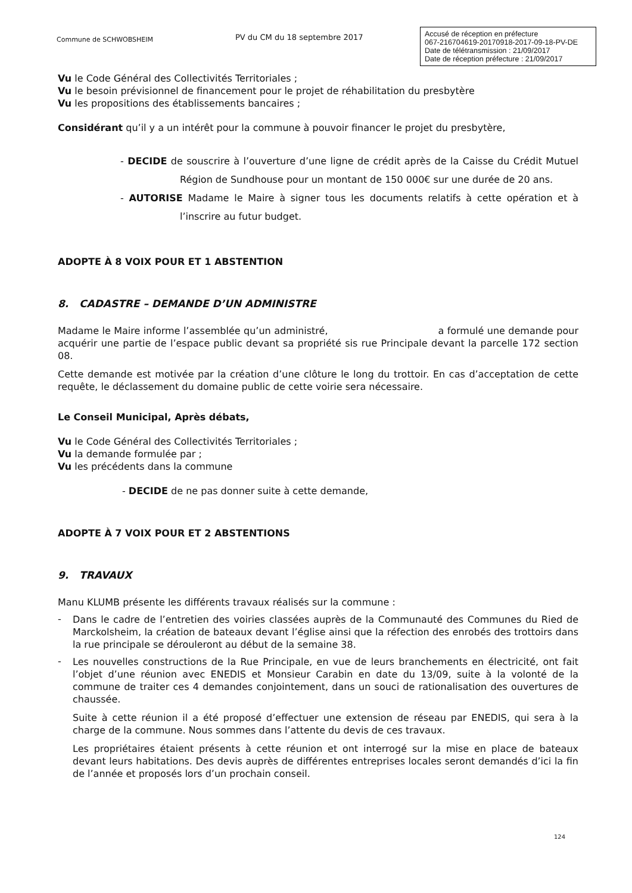Commune de SCHWOBSHEIM
PV du CM du 18 septembre 2017
Accusé de réception en préfecture
067-216704619-20170918-2017-09-18-PV-DE
Date de télétransmission : 21/09/2017
Date de réception préfecture : 21/09/2017
Vu le Code Général des Collectivités Territoriales ;
Vu le besoin prévisionnel de financement pour le projet de réhabilitation du presbytère
Vu les propositions des établissements bancaires ;
Considérant qu’il y a un intérêt pour la commune à pouvoir financer le projet du presbytère,
- DECIDE de souscrire à l’ouverture d’une ligne de crédit après de la Caisse du Crédit Mutuel Région de Sundhouse pour un montant de 150 000€ sur une durée de 20 ans.
- AUTORISE Madame le Maire à signer tous les documents relatifs à cette opération et à l’inscrire au futur budget.
ADOPTE À 8 VOIX POUR ET 1 ABSTENTION
8. CADASTRE – DEMANDE D’UN ADMINISTRE
Madame le Maire informe l’assemblée qu’un administré, a formulé une demande pour acquérir une partie de l’espace public devant sa propriété sis rue Principale devant la parcelle 172 section 08.
Cette demande est motivée par la création d’une clôture le long du trottoir. En cas d’acceptation de cette requête, le déclassement du domaine public de cette voirie sera nécessaire.
Le Conseil Municipal, Après débats,
Vu le Code Général des Collectivités Territoriales ;
Vu la demande formulée par ;
Vu les précédents dans la commune
- DECIDE de ne pas donner suite à cette demande,
ADOPTE À 7 VOIX POUR ET 2 ABSTENTIONS
9. TRAVAUX
Manu KLUMB présente les différents travaux réalisés sur la commune :
-
Dans le cadre de l’entretien des voiries classées auprès de la Communauté des Communes du Ried de Marckolsheim, la création de bateaux devant l’église ainsi que la réfection des enrobés des trottoirs dans la rue principale se dérouleront au début de la semaine 38.
-
Les nouvelles constructions de la Rue Principale, en vue de leurs branchements en électricité, ont fait l’objet d’une réunion avec ENEDIS et Monsieur Carabin en date du 13/09, suite à la volonté de la commune de traiter ces 4 demandes conjointement, dans un souci de rationalisation des ouvertures de chaussée.
Suite à cette réunion il a été proposé d’effectuer une extension de réseau par ENEDIS, qui sera à la charge de la commune. Nous sommes dans l’attente du devis de ces travaux.
Les propriétaires étaient présents à cette réunion et ont interrogé sur la mise en place de bateaux devant leurs habitations. Des devis auprès de différentes entreprises locales seront demandés d’ici la fin de l’année et proposés lors d’un prochain conseil.
124